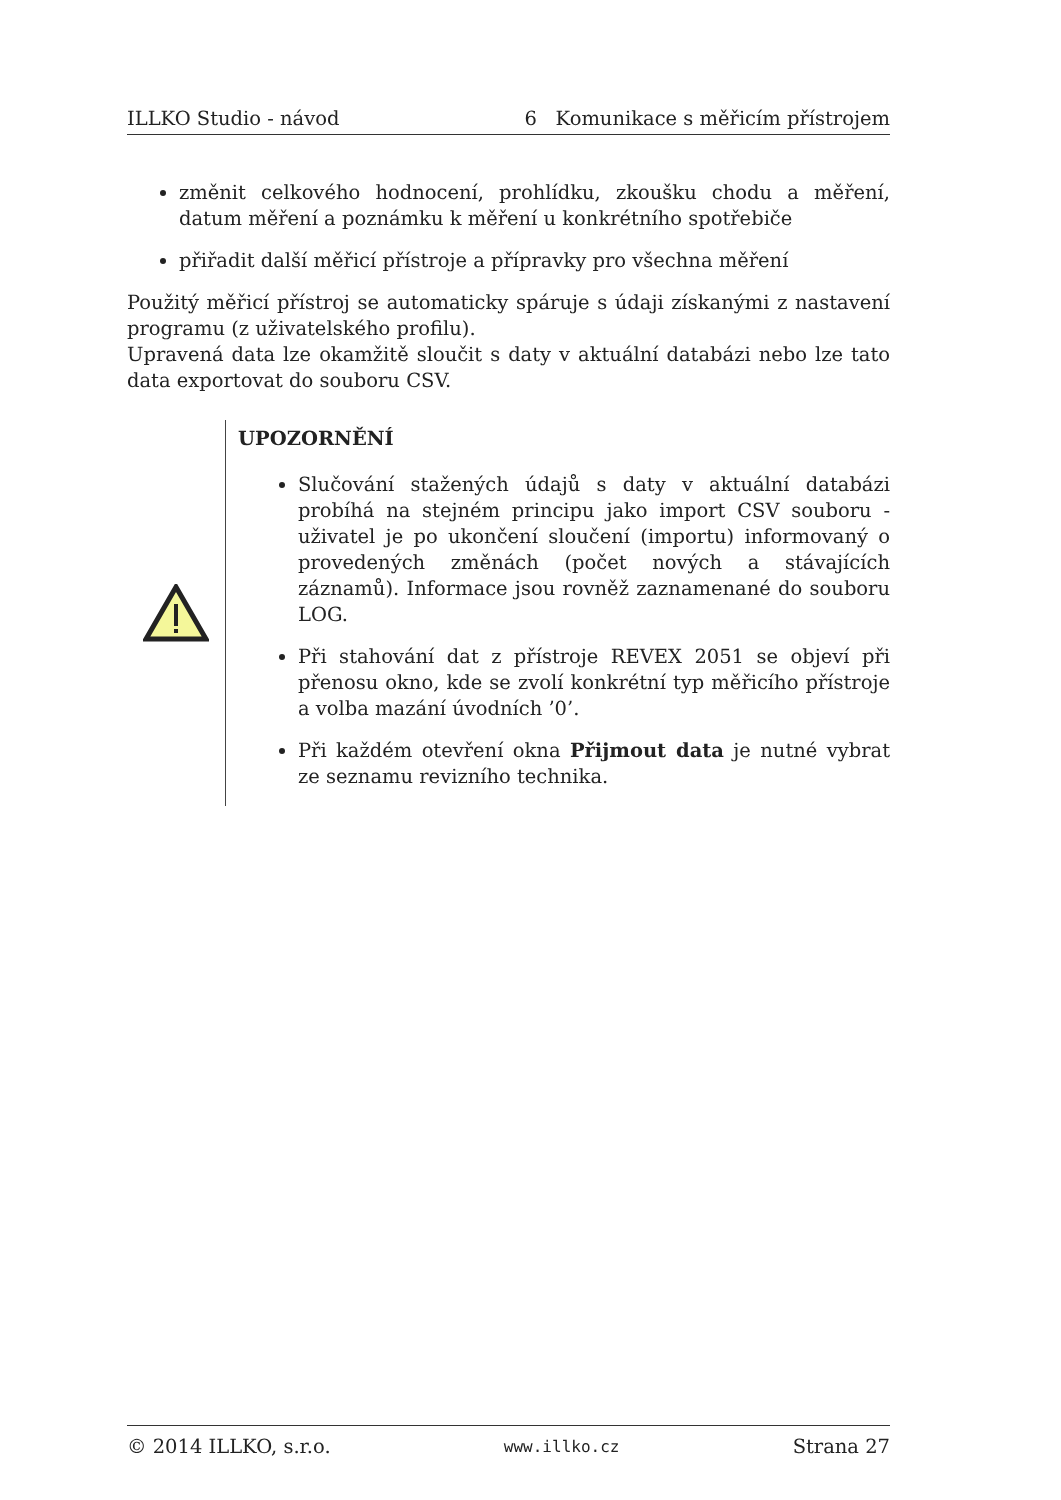ILLKO Studio - návod 6 Komunikace s měřicím přístrojem
změnit celkového hodnocení, prohlídku, zkoušku chodu a měření, datum měření a poznámku k měření u konkrétního spotřebiče
přiřadit další měřicí přístroje a přípravky pro všechna měření
Použitý měřicí přístroj se automaticky spáruje s údaji získanými z nastavení programu (z uživatelského profilu).
Upravená data lze okamžitě sloučit s daty v aktuální databázi nebo lze tato data exportovat do souboru CSV.
UPOZORNĚNÍ
Slučování stažených údajů s daty v aktuální databázi probíhá na stejném principu jako import CSV souboru - uživatel je po ukončení sloučení (importu) informovaný o provedených změnách (počet nových a stávajících záznamů). Informace jsou rovněž zaznamenané do souboru LOG.
Při stahování dat z přístroje REVEX 2051 se objeví při přenosu okno, kde se zvolí konkrétní typ měřicího přístroje a volba mazání úvodních ’0’.
Při každém otevření okna Přijmout data je nutné vybrat ze seznamu revizního technika.
© 2014 ILLKO, s.r.o. www.illko.cz Strana 27